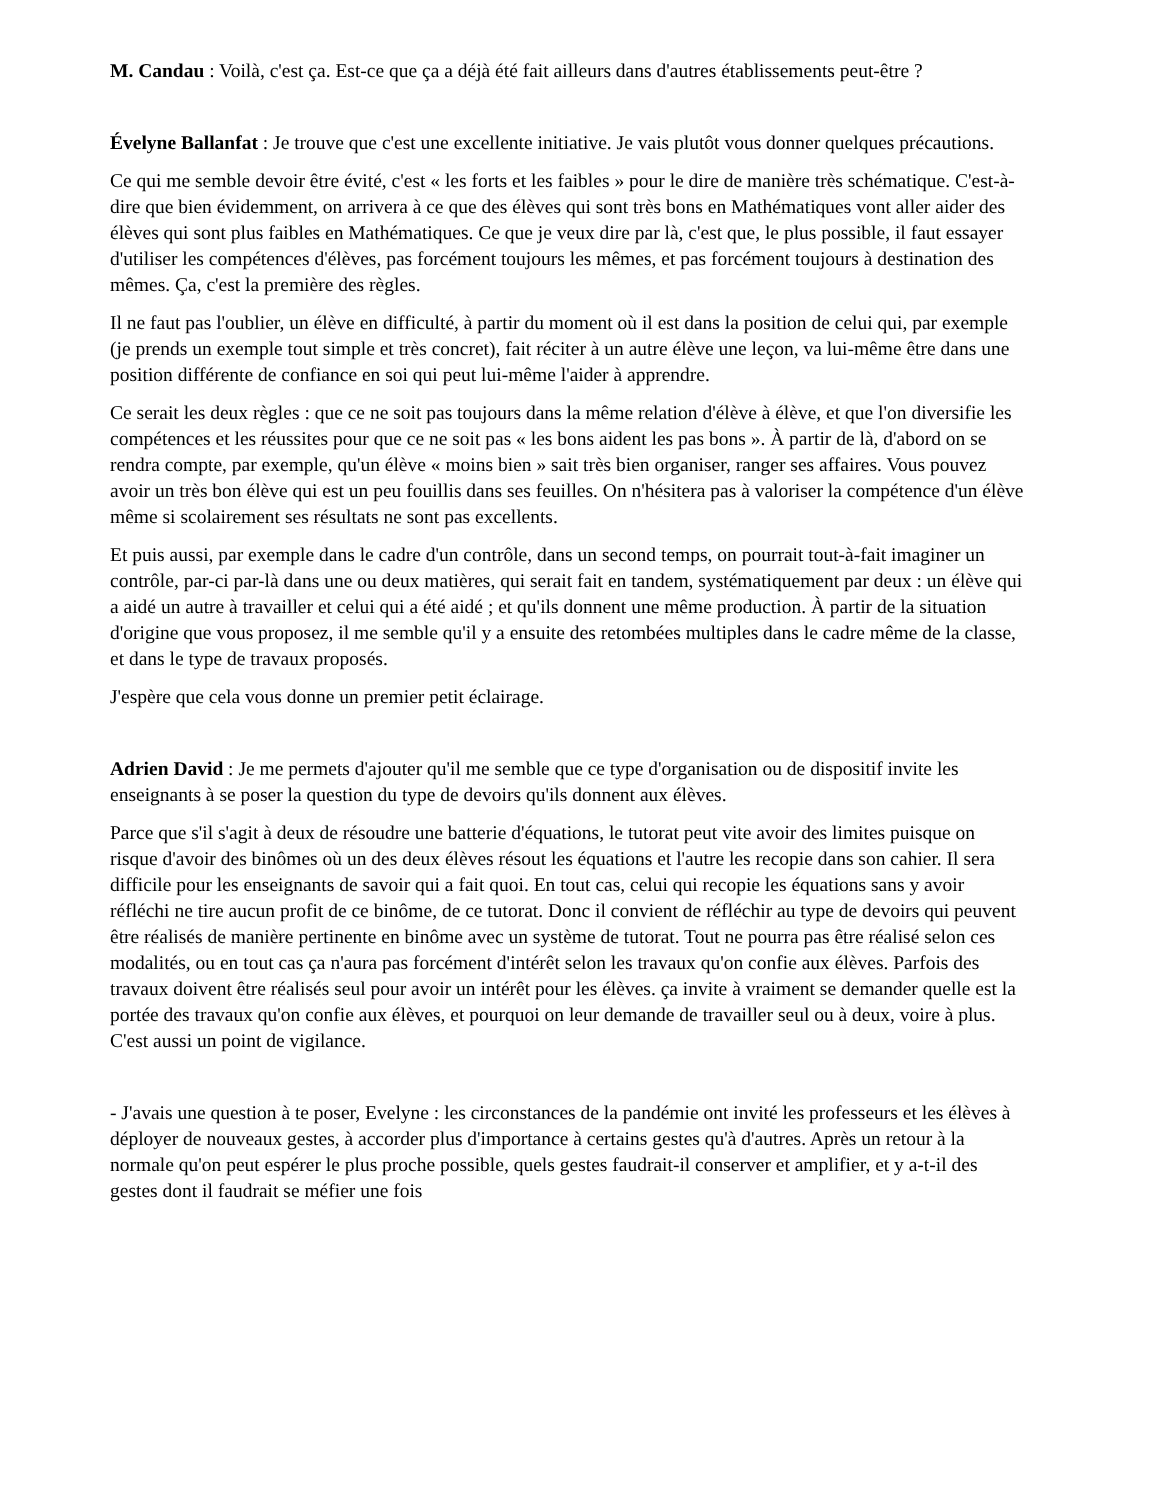M. Candau : Voilà, c'est ça. Est-ce que ça a déjà été fait ailleurs dans d'autres établissements peut-être ?
Évelyne Ballanfat : Je trouve que c'est une excellente initiative. Je vais plutôt vous donner quelques précautions.
Ce qui me semble devoir être évité, c'est « les forts et les faibles » pour le dire de manière très schématique. C'est-à-dire que bien évidemment, on arrivera à ce que des élèves qui sont très bons en Mathématiques vont aller aider des élèves qui sont plus faibles en Mathématiques. Ce que je veux dire par là, c'est que, le plus possible, il faut essayer d'utiliser les compétences d'élèves, pas forcément toujours les mêmes, et pas forcément toujours à destination des mêmes. Ça, c'est la première des règles.
Il ne faut pas l'oublier, un élève en difficulté, à partir du moment où il est dans la position de celui qui, par exemple (je prends un exemple tout simple et très concret), fait réciter à un autre élève une leçon, va lui-même être dans une position différente de confiance en soi qui peut lui-même l'aider à apprendre.
Ce serait les deux règles : que ce ne soit pas toujours dans la même relation d'élève à élève, et que l'on diversifie les compétences et les réussites pour que ce ne soit pas « les bons aident les pas bons ». À partir de là, d'abord on se rendra compte, par exemple, qu'un élève « moins bien » sait très bien organiser, ranger ses affaires. Vous pouvez avoir un très bon élève qui est un peu fouillis dans ses feuilles. On n'hésitera pas à valoriser la compétence d'un élève même si scolairement ses résultats ne sont pas excellents.
Et puis aussi, par exemple dans le cadre d'un contrôle, dans un second temps, on pourrait tout-à-fait imaginer un contrôle, par-ci par-là dans une ou deux matières, qui serait fait en tandem, systématiquement par deux : un élève qui a aidé un autre à travailler et celui qui a été aidé ; et qu'ils donnent une même production. À partir de la situation d'origine que vous proposez, il me semble qu'il y a ensuite des retombées multiples dans le cadre même de la classe, et dans le type de travaux proposés.
J'espère que cela vous donne un premier petit éclairage.
Adrien David : Je me permets d'ajouter qu'il me semble que ce type d'organisation ou de dispositif invite les enseignants à se poser la question du type de devoirs qu'ils donnent aux élèves.
Parce que s'il s'agit à deux de résoudre une batterie d'équations, le tutorat peut vite avoir des limites puisque on risque d'avoir des binômes où un des deux élèves résout les équations et l'autre les recopie dans son cahier. Il sera difficile pour les enseignants de savoir qui a fait quoi. En tout cas, celui qui recopie les équations sans y avoir réfléchi ne tire aucun profit de ce binôme, de ce tutorat. Donc il convient de réfléchir au type de devoirs qui peuvent être réalisés de manière pertinente en binôme avec un système de tutorat. Tout ne pourra pas être réalisé selon ces modalités, ou en tout cas ça n'aura pas forcément d'intérêt selon les travaux qu'on confie aux élèves. Parfois des travaux doivent être réalisés seul pour avoir un intérêt pour les élèves. ça invite à vraiment se demander quelle est la portée des travaux qu'on confie aux élèves, et pourquoi on leur demande de travailler seul ou à deux, voire à plus. C'est aussi un point de vigilance.
- J'avais une question à te poser, Evelyne : les circonstances de la pandémie ont invité les professeurs et les élèves à déployer de nouveaux gestes, à accorder plus d'importance à certains gestes qu'à d'autres. Après un retour à la normale qu'on peut espérer le plus proche possible, quels gestes faudrait-il conserver et amplifier, et y a-t-il des gestes dont il faudrait se méfier une fois